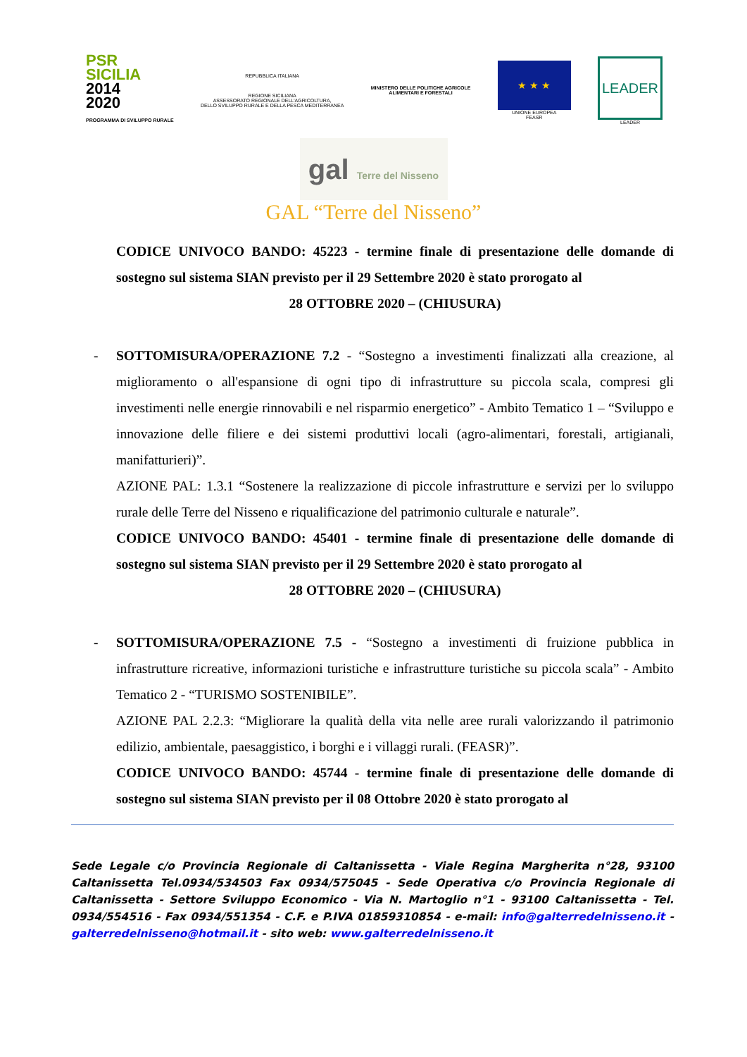PSR
SICILIA
2014
2020
PROGRAMMA DI SVILUPPO RURALE
REPUBBLICA ITALIANA
REGIONE SICILIANA
ASSESSORATO REGIONALE DELL'AGRICOLTURA,
DELLO SVILUPPO RURALE E DELLA PESCA MEDITERRANEA
MINISTERO DELLE POLITICHE AGRICOLE
ALIMENTARI E FORESTALI
★ ★ ★
UNIONE EUROPEA
FEASR
LEADER
LEADER
gal Terre del Nisseno
GAL “Terre del Nisseno”
CODICE UNIVOCO BANDO: 45223 - termine finale di presentazione delle domande di sostegno sul sistema SIAN previsto per il 29 Settembre 2020 è stato prorogato al
28 OTTOBRE 2020 – (CHIUSURA)
- SOTTOMISURA/OPERAZIONE 7.2 - “Sostegno a investimenti finalizzati alla creazione, al miglioramento o all'espansione di ogni tipo di infrastrutture su piccola scala, compresi gli investimenti nelle energie rinnovabili e nel risparmio energetico” - Ambito Tematico 1 – “Sviluppo e innovazione delle filiere e dei sistemi produttivi locali (agro-alimentari, forestali, artigianali, manifatturieri)”.
AZIONE PAL: 1.3.1 “Sostenere la realizzazione di piccole infrastrutture e servizi per lo sviluppo rurale delle Terre del Nisseno e riqualificazione del patrimonio culturale e naturale”.
CODICE UNIVOCO BANDO: 45401 - termine finale di presentazione delle domande di sostegno sul sistema SIAN previsto per il 29 Settembre 2020 è stato prorogato al
28 OTTOBRE 2020 – (CHIUSURA)
- SOTTOMISURA/OPERAZIONE 7.5 - “Sostegno a investimenti di fruizione pubblica in infrastrutture ricreative, informazioni turistiche e infrastrutture turistiche su piccola scala” - Ambito Tematico 2 - “TURISMO SOSTENIBILE”.
AZIONE PAL 2.2.3: “Migliorare la qualità della vita nelle aree rurali valorizzando il patrimonio edilizio, ambientale, paesaggistico, i borghi e i villaggi rurali. (FEASR)”.
CODICE UNIVOCO BANDO: 45744 - termine finale di presentazione delle domande di sostegno sul sistema SIAN previsto per il 08 Ottobre 2020 è stato prorogato al
Sede Legale c/o Provincia Regionale di Caltanissetta - Viale Regina Margherita n°28, 93100 Caltanissetta Tel.0934/534503 Fax 0934/575045 - Sede Operativa c/o Provincia Regionale di Caltanissetta - Settore Sviluppo Economico - Via N. Martoglio n°1 - 93100 Caltanissetta - Tel. 0934/554516 - Fax 0934/551354 - C.F. e P.IVA 01859310854 - e-mail: info@galterredelnisseno.it - galterredelnisseno@hotmail.it - sito web: www.galterredelnisseno.it